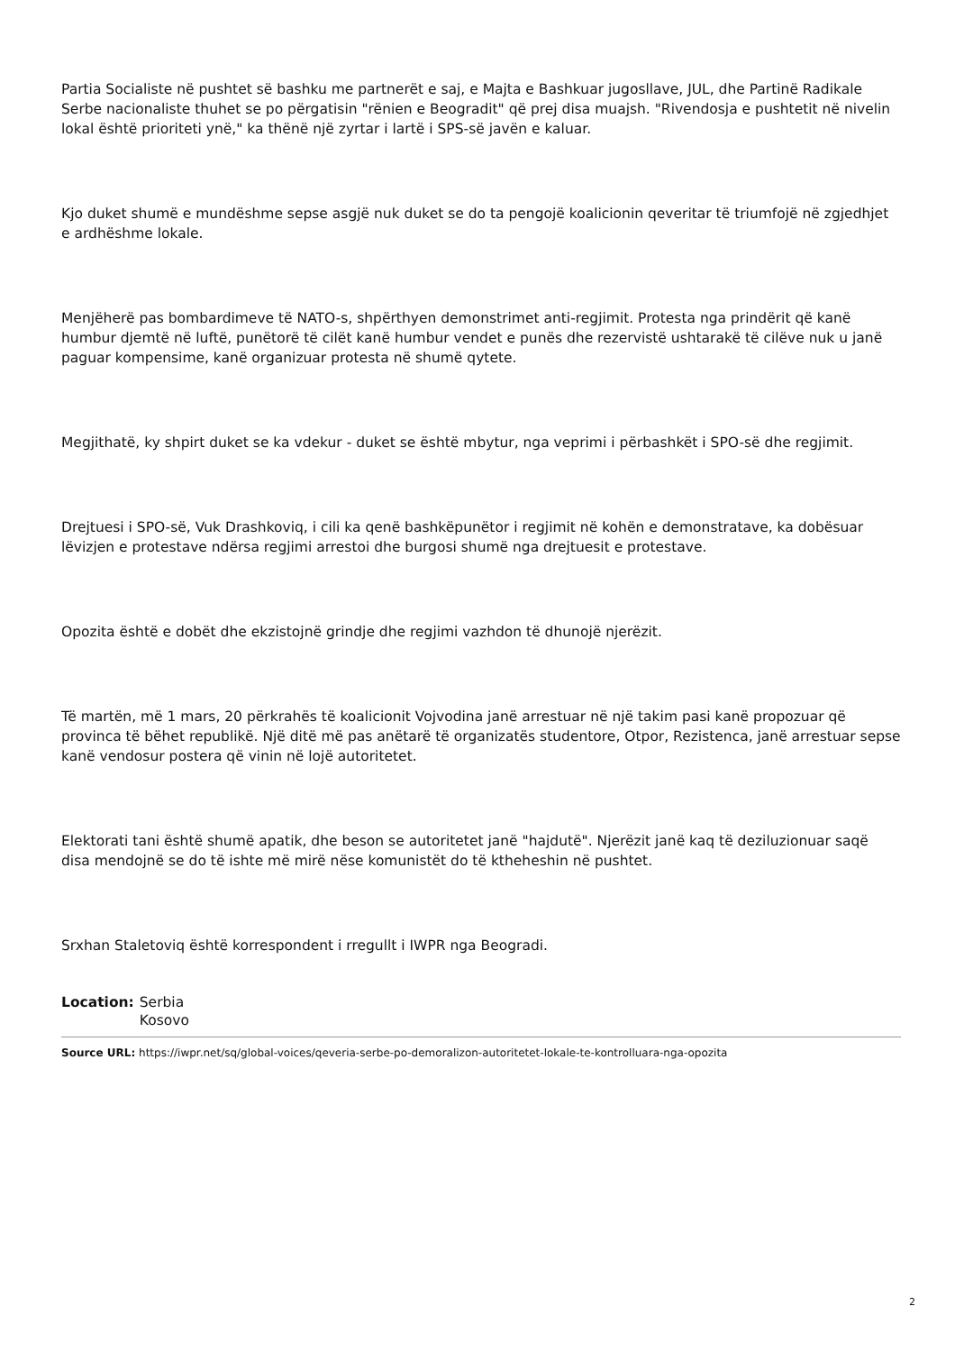Partia Socialiste në pushtet së bashku me partnerët e saj, e Majta e Bashkuar jugosllave, JUL, dhe Partinë Radikale Serbe nacionaliste thuhet se po përgatisin "rënien e Beogradit" që prej disa muajsh. "Rivendosja e pushtetit në nivelin lokal është prioriteti ynë," ka thënë një zyrtar i lartë i SPS-së javën e kaluar.
Kjo duket shumë e mundëshme sepse asgjë nuk duket se do ta pengojë koalicionin qeveritar të triumfojë në zgjedhjet e ardhëshme lokale.
Menjëherë pas bombardimeve të NATO-s, shpërthyen demonstrimet anti-regjimit. Protesta nga prindërit që kanë humbur djemtë në luftë, punëtorë të cilët kanë humbur vendet e punës dhe rezervistë ushtarakë të cilëve nuk u janë paguar kompensime, kanë organizuar protesta në shumë qytete.
Megjithatë, ky shpirt duket se ka vdekur - duket se është mbytur, nga veprimi i përbashkët i SPO-së dhe regjimit.
Drejtuesi i SPO-së, Vuk Drashkoviq, i cili ka qenë bashkëpunëtor i regjimit në kohën e demonstratave, ka dobësuar lëvizjen e protestave ndërsa regjimi arrestoi dhe burgosi shumë nga drejtuesit e protestave.
Opozita është e dobët dhe ekzistojnë grindje dhe regjimi vazhdon të dhunojë njerëzit.
Të martën, më 1 mars, 20 përkrahës të koalicionit Vojvodina janë arrestuar në një takim pasi kanë propozuar që provinca të bëhet republikë. Një ditë më pas anëtarë të organizatës studentore, Otpor, Rezistenca, janë arrestuar sepse kanë vendosur postera që vinin në lojë autoritetet.
Elektorati tani është shumë apatik, dhe beson se autoritetet janë "hajdutë". Njerëzit janë kaq të deziluzionuar saqë disa mendojnë se do të ishte më mirë nëse komunistët do të ktheheshin në pushtet.
Srxhan Staletoviq është korrespondent i rregullt i IWPR nga Beogradi.
Location: Serbia
Kosovo
Source URL: https://iwpr.net/sq/global-voices/qeveria-serbe-po-demoralizon-autoritetet-lokale-te-kontrolluara-nga-opozita
2